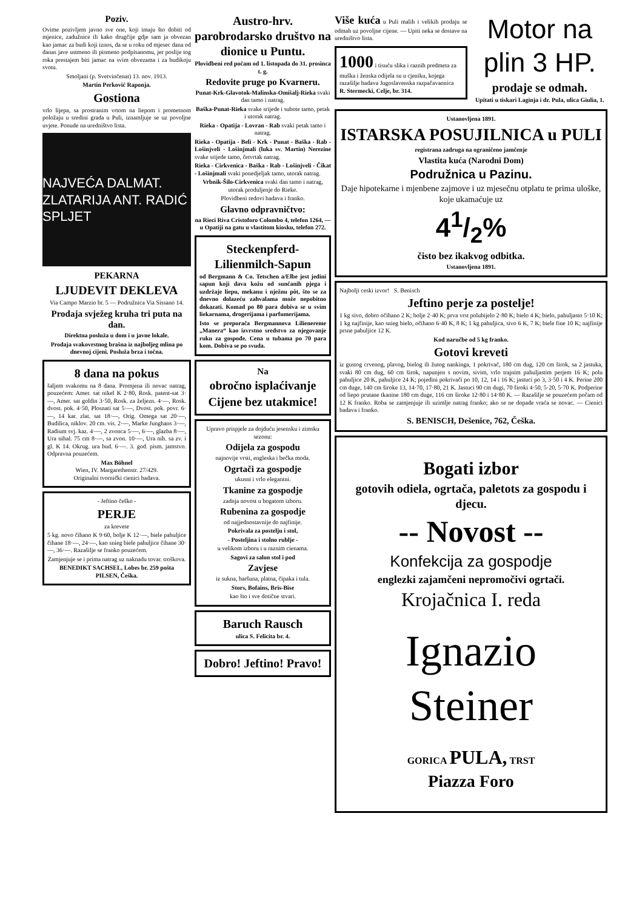Poziv.
Ovime pozivljem javno sve one, koji imaju što dobiti od mjenice, zadužnice ili kako drugčije gdje sam ja obvezan kao jamac za budi koji iznos, da se u roku od mjesec dana od danas jave ustmeno ili pismeno podpisanomu, jer poslije tog roka prestajem biti jamac na svim obvezama i za budikoju svotu.
Smoljani (p. Svetvinčenat) 13. nov. 1913.
Martin Perković Raponja.
Gostiona
vrlo lijepa, sa prostranim vrtom na liepom i prometnom položaju u sredini grada u Puli, iznamljuje se uz povoljne uvjete. Ponude na uredništvo lista.
NAJVEĆA DALMAT. ZLATARIJA ANT. RADIĆ SPLJET
PEKARNA
LJUDEVIT DEKLEVA
Via Campo Marzio br. 5 — Podružnica Via Sissano 14.
Prodaja svježeg kruha tri puta na dan.
Direktna posluža u dom i u javne lokale.
Prodaja svakovrstnog brašna iz najboljeg mlina po dnevnoj cijeni. Posluža brza i točna.
8 dana na pokus
šaljem svakomu na 8 dana. Promjena ili novac natrag, pouzećem: Amer. sat nikel K 2·80, Rosk. patent-sat 3·—, Amer. sat goldin 3·50, Rosk. za željezn. 4·—, Rosk. dvost. pok. 4·50, Plosnati sat 5·—, Dvost. pok. povr. 6·—, 14 kar. zlat. sat 18·—, Orig. Omega sat 20·—, Budilica, niklov. 20 cm. vis. 2·—, Marke Junghans 3·—, Radium svj. kaz. 4·—, 2 zvonca 5·—, 6·—, glazba 8·—, Ura nihal. 75 cm 8·—, sa zvon. 10·—, Ura nih. sa zv. i gl. K 14. Okrug. ura bud. 6·—. 3. god. pism. jamstvo. Odpravna pouzećem.
Max Böhnel
Wien, IV. Margarethenstr. 27/429.
Originalni tvornički cienici badava.
- Jeftino češko -
PERJE
za krevete
5 kg. novo čihano K 9·60, bolje K 12·—, biele pahuljice čihane 18·—, 24·—, kao snieg biele pahuljice čihane 30·—, 36·—. Razašilje se franko pouzećem.
Zamjenjuje se i prima natrag uz naknadu tovar. troškova.
BENEDIKT SACHSEL, Lobes br. 259 pošta PILSEN, Češka.
Austro-hrv. parobrodarsko društvo na dionice u Puntu.
Plovidbeni red počam od 1. listopada do 31. prosinca t. g.
Redovite pruge po Kvarneru.
Punat-Krk-Glavotok-Malinska-Omišalj-Rieka svaki dan tamo i natrag.
Baška-Punat-Rieka svake srijede i subote tamo, petak i utorak natrag.
Rieka - Opatija - Lovran - Rab svaki petak tamo i natrag.
Rieka - Opatija - Beli - Krk - Punat - Baška - Rab - Lošinjveli - Lošinjmali (luka sv. Martin) Nerezine svake srijede tamo, četvrtak natrag.
Rieka - Cirkvenica - Baška - Rab - Lošinjveli - Čikat - Lošinjmali svaki ponedjeljak tamo, utorak natrag.
Vrbnik-Šilo-Cirkvenica svaki dan tamo i natrag, utorak produljenje do Rieke.
Plovidbeni redovi badava i franko.
Glavno odpravničtvo:
na Rieci Riva Cristoforo Colombo 4, telefon 1264, — u Opatiji na gatu u vlastitom kiosku, telefon 272.
Steckenpferd-Lilienmilch-Sapun
od Bergmann & Co. Tetschen a/Elbe jest jedini sapun koji dava kožu od sunčanih pjega i uzdržaje liepu, mekanu i nježnu pôt, što se za dnevno dolazeću zahvalama može nepobitno dokazati. Komad po 80 para dobiva se u svim liekarnama, drogerijama i parfumerijama.
Isto se preporača Bergmannova Lilienereme „Manera“ kao izvrstno sredstvo za njegovanje ruku za gospođe. Cena u tubama po 70 para kom. Dobiva se po svuda.
Na
obročno isplaćivanje
Cijene bez utakmice!
Upravo prispjele za dojduću jesensku i zimsku sezonu:
Odijela za gospodu
najnovije vrsti, engleska i bečka moda.
Ogrtači za gospodje
ukusni i vrlo elegantni.
Tkanine za gospodje
zadnja novost u bogatom izboru.
Rubenina za gospodje
od najjednostavnije do najfinije.
Pokrivala za postelju i stol,
- Posteljina i stolno rublje -
u velikom izboru i u raznim cienama.
Sagovi za salon stol i pod
Zavjese
iz sukna, baršuna, platna, čipaka i tula.
Stors, Bofains, Bris-Bise
kao što i sve dotične stvari.
Baruch Rausch
ulica S. Felicita br. 4.
Dobro! Jeftino! Pravo!
Više kuća u Puli malih i velikih prodaju se odmah uz povoljne cijene. — Upiti neka se dostave na uredništvo lista.
1000 i tisuću slika i raznih predmeta za muška i ženska odijela su u cjeniku, kojega razašilje badava Jugoslavenska razpačavaonica
R. Stermecki, Celje, br. 314.
Motor na plin 3 HP.
prodaje se odmah.
Upitati u tiskari Laginja i dr. Pula, ulica Giulia, 1.
Ustanovljena 1891.
ISTARSKA POSUJILNICA u PULI
registrana zadruga na ograničeno jamčenje
Vlastita kuća (Narodni Dom)
Podružnica u Pazinu.
Daje hipotekarne i mjenbene zajmove i uz mjesečnu otplatu te prima uloške, koje ukamaćuje uz
41/2%
čisto bez ikakvog odbitka.
Ustanovljena 1891.
Najbolji ceski izvor! S. Benisch
Jeftino perje za postelje!
1 kg sivo, dobro očihano 2 K; bolje 2·40 K; prva vrst polubijelo 2·80 K; bielo 4 K; bielo, pahuljasto 5·10 K; 1 kg najfinije, kao snieg bielo, očihano 6·40 K, 8 K; 1 kg pahuljica, sivo 6 K, 7 K; biele fine 10 K; najfinije prsne pahuljice 12 K.
Kod naručbe od 5 kg franko.
Gotovi kreveti
iz gustog crvenog, plavog, bielog ili žutog nankinga, 1 pokrivač, 180 cm dug, 120 cm širok, sa 2 jastuka, svaki 80 cm dug, 60 cm širok, napunjen s novim, sivim, vrlo trajnim pahuljastim perjem 16 K; polu pahuljice 20 K, pahuljice 24 K; pojedini pokrivači po 10, 12, 14 i 16 K; jastuci po 3, 3·50 i 4 K. Perine 200 cm duge, 140 cm široke 13, 14·70, 17·80, 21 K. Jastuci 90 cm dugi, 70 široki 4·50, 5·20, 5·70 K. Podperine od liepo prutane tkanine 180 cm duge, 116 cm široke 12·80 i 14·80 K. — Razašilje se pouzećem počam od 12 K franko. Roba se zamjenjuje ili uzimlje natrag franko; ako se ne dopade vraća se novac. — Cienici badava i franko.
S. BENISCH, Dešenice, 762, Češka.
Bogati izbor
gotovih odiela, ogrtača, paletots za gospodu i djecu.
-- Novost --
Konfekcija za gospodje
englezki zajamčeni nepromočivi ogrtači.
Krojačnica I. reda
Ignazio Steiner
GORICA PULA, TRST
Piazza Foro